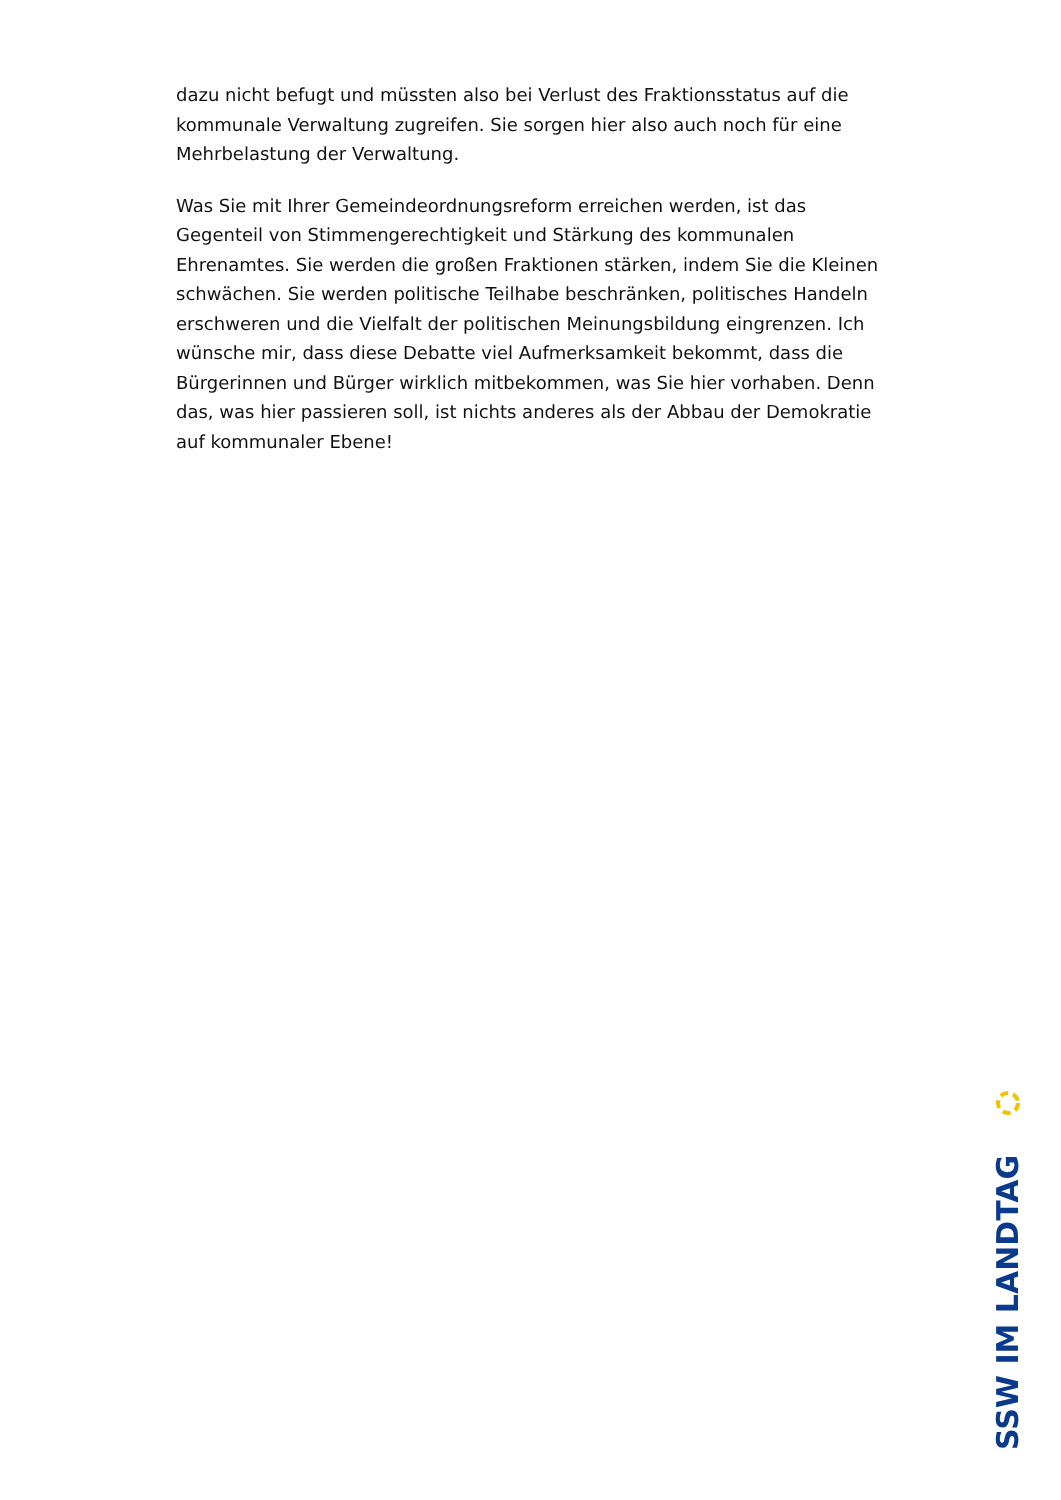dazu nicht befugt und müssten also bei Verlust des Fraktionsstatus auf die kommunale Verwaltung zugreifen. Sie sorgen hier also auch noch für eine Mehrbelastung der Verwaltung.
Was Sie mit Ihrer Gemeindeordnungsreform erreichen werden, ist das Gegenteil von Stimmengerechtigkeit und Stärkung des kommunalen Ehrenamtes. Sie werden die großen Fraktionen stärken, indem Sie die Kleinen schwächen. Sie werden politische Teilhabe beschränken, politisches Handeln erschweren und die Vielfalt der politischen Meinungsbildung eingrenzen. Ich wünsche mir, dass diese Debatte viel Aufmerksamkeit bekommt, dass die Bürgerinnen und Bürger wirklich mitbekommen, was Sie hier vorhaben. Denn das, was hier passieren soll, ist nichts anderes als der Abbau der Demokratie auf kommunaler Ebene!
SSW IM LANDTAG